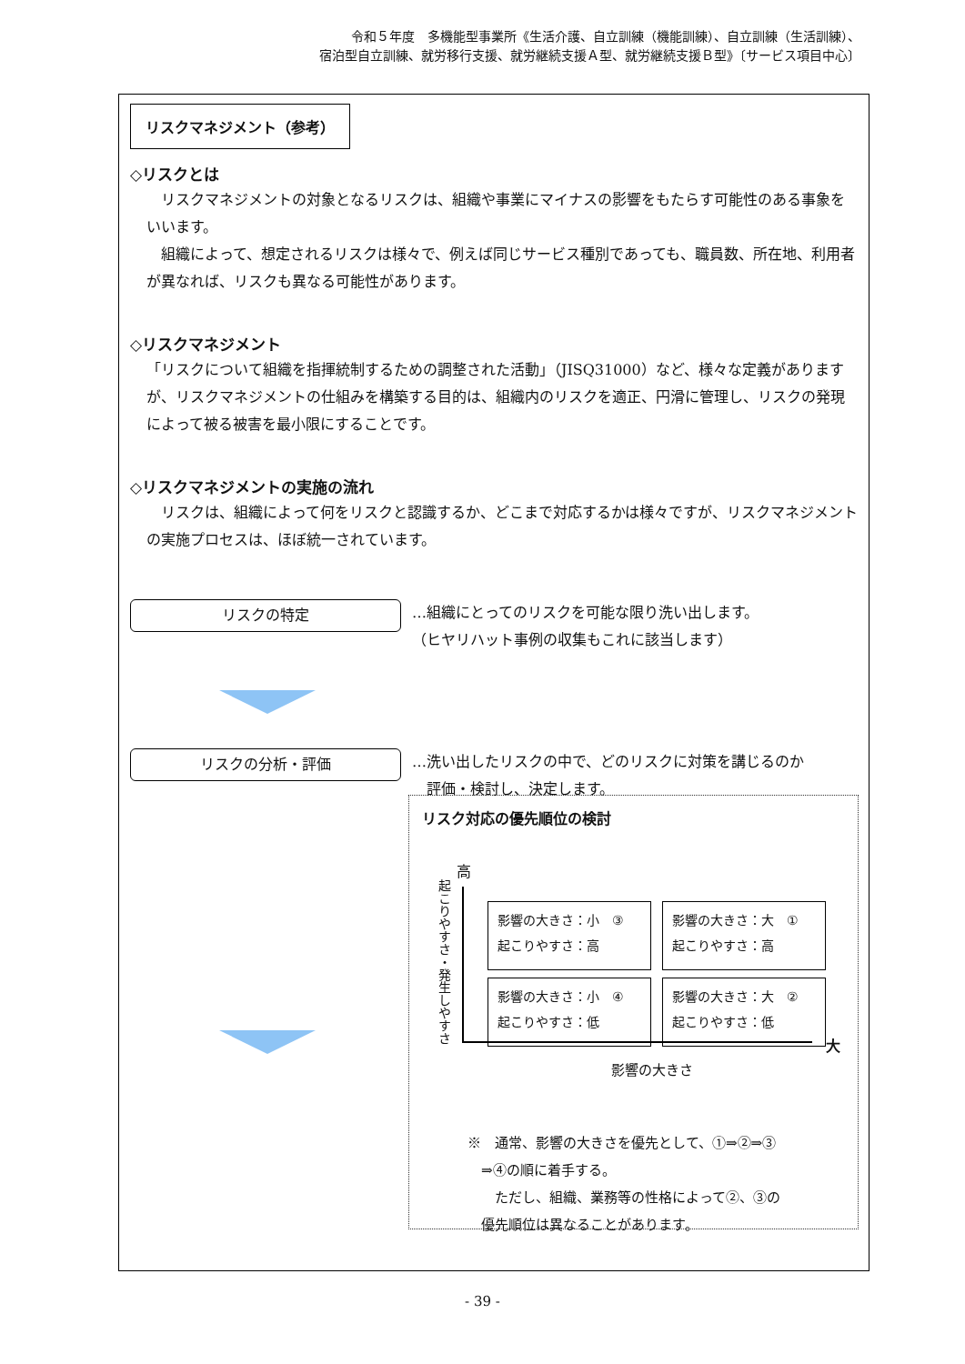令和５年度　多機能型事業所《生活介護、自立訓練（機能訓練）、自立訓練（生活訓練）、
宿泊型自立訓練、就労移行支援、就労継続支援Ａ型、就労継続支援Ｂ型》〔サービス項目中心〕
リスクマネジメント（参考）
◇リスクとは
　リスクマネジメントの対象となるリスクは、組織や事業にマイナスの影響をもたらす可能性のある事象をいいます。
　組織によって、想定されるリスクは様々で、例えば同じサービス種別であっても、職員数、所在地、利用者が異なれば、リスクも異なる可能性があります。
◇リスクマネジメント
「リスクについて組織を指揮統制するための調整された活動」（JISQ31000）など、様々な定義がありますが、リスクマネジメントの仕組みを構築する目的は、組織内のリスクを適正、円滑に管理し、リスクの発現によって被る被害を最小限にすることです。
◇リスクマネジメントの実施の流れ
　リスクは、組織によって何をリスクと認識するか、どこまで対応するかは様々ですが、リスクマネジメントの実施プロセスは、ほぼ統一されています。
リスクの特定
…組織にとってのリスクを可能な限り洗い出します。
（ヒヤリハット事例の収集もこれに該当します）
リスクの分析・評価
…洗い出したリスクの中で、どのリスクに対策を講じるのか
　評価・検討し、決定します。
リスク対応の優先順位の検討
高
起こりやすさ・発生しやすさ
影響の大きさ：小　③
起こりやすさ：高
影響の大きさ：大　①
起こりやすさ：高
影響の大きさ：小　④
起こりやすさ：低
影響の大きさ：大　②
起こりやすさ：低
大
影響の大きさ
※　通常、影響の大きさを優先として、①⇒②⇒③
　⇒④の順に着手する。
　　ただし、組織、業務等の性格によって②、③の
　優先順位は異なることがあります。
- 39 -